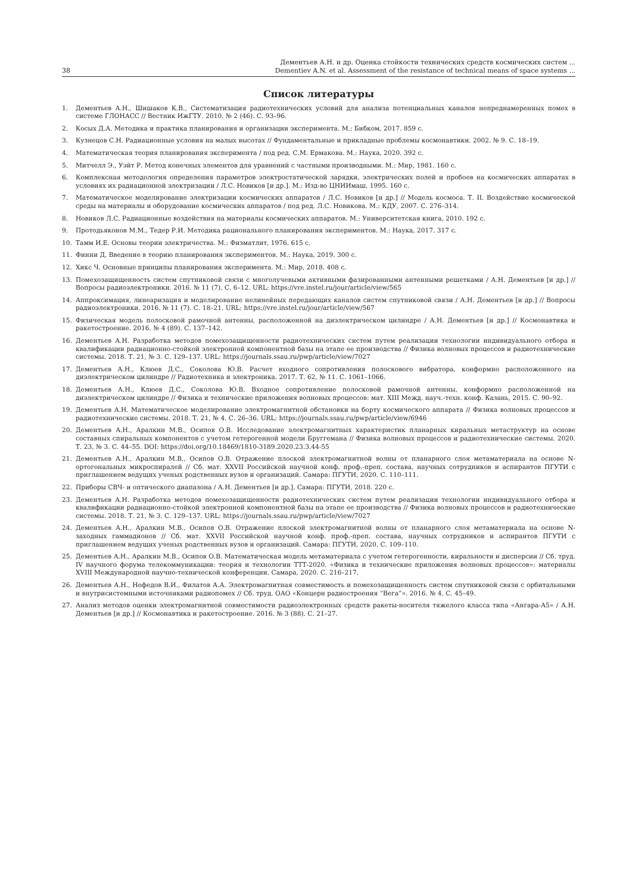38 Дементьев А.Н. и др. Оценка стойкости технических средств космических систем ...
Dementiev A.N. et al. Assessment of the resistance of technical means of space systems ...
Список литературы
1. Дементьев А.Н., Шишаков К.В., Систематизация радиотехнических условий для анализа потенциальных каналов непреднамеренных помех в системе ГЛОНАСС // Вестник ИжГТУ. 2010. № 2 (46). С. 93–96.
2. Косых Д.А. Методика и практика планирования и организации эксперимента. М.: Бибком, 2017. 859 с.
3. Кузнецов С.Н. Радиационные условия на малых высотах // Фундаментальные и прикладные проблемы космонавтики. 2002. № 9. С. 18–19.
4. Математическая теория планирования эксперимента / под ред. С.М. Ермакова. М.: Наука, 2020. 392 с.
5. Митчелл Э., Уэйт Р. Метод конечных элементов для уравнений с частными производными. М.: Мир, 1981. 160 с.
6. Комплексная методология определения параметров электростатической зарядки, электрических полей и пробоев на космических аппаратах в условиях их радиационной электризации / Л.С. Новиков [и др.]. М.: Изд-во ЦНИИмаш, 1995. 160 с.
7. Математическое моделирование электризации космических аппаратов / Л.С. Новиков [и др.] // Модель космоса. Т. II. Воздействие космической среды на материалы и оборудование космических аппаратов / под ред. Л.С. Новикова. М.: КДУ, 2007. С. 276–314.
8. Новиков Л.С. Радиационные воздействия на материалы космических аппаратов. М.: Университетская книга, 2010. 192 с.
9. Протодьяконов М.М., Тедер Р.И. Методика рационального планирования экспериментов. М.: Наука, 2017. 317 с.
10. Тамм И.Е. Основы теории электричества. М.: Физматлит, 1976. 615 с.
11. Финни Д. Введение в теорию планирования экспериментов. М.: Наука, 2019. 300 с.
12. Хикс Ч. Основные принципы планирования эксперимента. М.: Мир, 2018. 408 с.
13. Помехозащищенность систем спутниковой связи с многолучевыми активными фазированными антенными решетками / А.Н. Дементьев [и др.] // Вопросы радиоэлектроники. 2016. № 11 (7). С. 6–12. URL: https://vre.instel.ru/jour/article/view/565
14. Аппроксимация, линеаризация и моделирование нелинейных передающих каналов систем спутниковой связи / А.Н. Дементьев [и др.] // Вопросы радиоэлектроники. 2016. № 11 (7). С. 18–21. URL: https://vre.instel.ru/jour/article/view/567
15. Физическая модель полосковой рамочной антенны, расположенной на диэлектрическом цилиндре / А.Н. Дементьев [и др.] // Космонавтика и ракетостроение. 2016. № 4 (89). С. 137–142.
16. Дементьев А.Н. Разработка методов помехозащищенности радиотехнических систем путем реализации технологии индивидуального отбора и квалификации радиационно-стойкой электронной компонентной базы на этапе ее производства // Физика волновых процессов и радиотехнические системы. 2018. Т. 21, № 3. С. 129–137. URL: https://journals.ssau.ru/pwp/article/view/7027
17. Дементьев А.Н., Клюев Д.С., Соколова Ю.В. Расчет входного сопротивления полоскового вибратора, конформно расположенного на диэлектрическом цилиндре // Радиотехника и электроника. 2017. Т. 62, № 11. С. 1061–1066.
18. Дементьев А.Н., Клюев Д.С., Соколова Ю.В. Входное сопротивление полосковой рамочной антенны, конформно расположенной на диэлектрическом цилиндре // Физика и технические приложения волновых процессов: мат. XIII Межд. науч.-техн. конф. Казань, 2015. С. 90–92.
19. Дементьев А.Н. Математическое моделирование электромагнитной обстановки на борту космического аппарата // Физика волновых процессов и радиотехнические системы. 2018. Т. 21, № 4. С. 26–36. URL: https://journals.ssau.ru/pwp/article/view/6946
20. Дементьев А.Н., Аралкин М.В., Осипов О.В. Исследование электромагнитных характеристик планарных киральных метаструктур на основе составных спиральных компонентов с учетом гетерогенной модели Бруггемана // Физика волновых процессов и радиотехнические системы. 2020. Т. 23, № 3. С. 44–55. DOI: https://doi.org/10.18469/1810-3189.2020.23.3.44-55
21. Дементьев А.Н., Аралкин М.В., Осипов О.В. Отражение плоской электромагнитной волны от планарного слоя метаматериала на основе N-ортогональных микроспиралей // Сб. мат. XXVII Российской научной конф. проф.-преп. состава, научных сотрудников и аспирантов ПГУТИ с приглашением ведущих ученых родственных вузов и организаций. Самара: ПГУТИ, 2020. С. 110–111.
22. Приборы СВЧ- и оптического диапазона / А.Н. Дементьев [и др.]. Самара: ПГУТИ, 2018. 220 с.
23. Дементьев А.Н. Разработка методов помехозащищенности радиотехнических систем путем реализации технологии индивидуального отбора и квалификации радиационно-стойкой электронной компонентной базы на этапе ее производства // Физика волновых процессов и радиотехнические системы. 2018. Т. 21, № 3. С. 129–137. URL: https://journals.ssau.ru/pwp/article/view/7027
24. Дементьев А.Н., Аралкин М.В., Осипов О.В. Отражение плоской электромагнитной волны от планарного слоя метаматериала на основе N-заходных гаммадионов // Сб. мат. XXVII Российской научной конф. проф.-преп. состава, научных сотрудников и аспирантов ПГУТИ с приглашением ведущих ученых родственных вузов и организаций. Самара: ПГУТИ, 2020. С. 109–110.
25. Дементьев А.Н., Аралкин М.В., Осипов О.В. Математическая модель метаматериала с учетом гетерогенности, киральности и дисперсии // Сб. труд. IV научного форума телекоммуникации: теория и технологии ТТТ-2020. «Физика и технические приложения волновых процессов»: материалы XVIII Международной научно-технической конференции. Самара, 2020. С. 216–217.
26. Дементьев А.Н., Нефедов В.И., Филатов А.А. Электромагнитная совместимость и помехозащищенность систем спутниковой связи с орбитальными и внутрисистемными источниками радиопомех // Сб. труд. ОАО «Концерн радиостроения “Вега”». 2016. № 4. С. 45–49.
27. Анализ методов оценки электромагнитной совместимости радиоэлектронных средств ракеты-носителя тяжелого класса типа «Ангара-А5» / А.Н. Дементьев [и др.] // Космонавтика и ракетостроение. 2016. № 3 (88). С. 21–27.